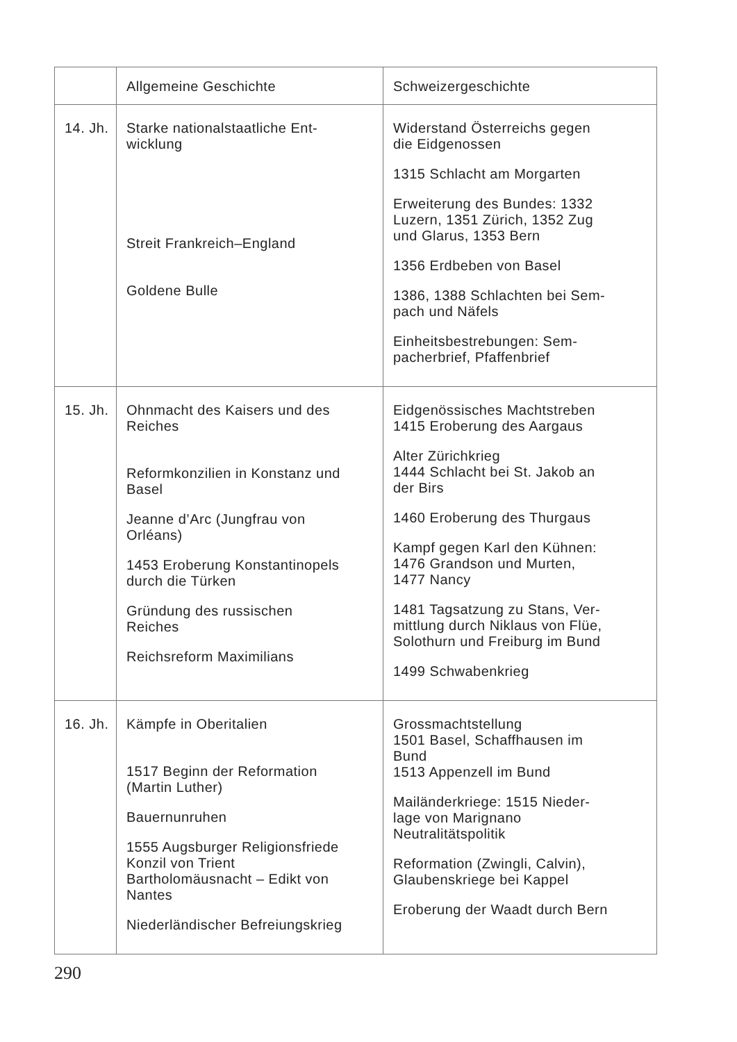| | Allgemeine Geschichte | Schweizergeschichte |
| --- | --- | --- |
| 14. Jh. | Starke nationalstaatliche Ent- wicklung Streit Frankreich–England Goldene Bulle | Widerstand Österreichs gegen die Eidgenossen 1315 Schlacht am Morgarten Erweiterung des Bundes: 1332 Luzern, 1351 Zürich, 1352 Zug und Glarus, 1353 Bern 1356 Erdbeben von Basel 1386, 1388 Schlachten bei Sem- pach und Näfels Einheitsbestrebungen: Sem- pacherbrief, Pfaffenbrief |
| 15. Jh. | Ohnmacht des Kaisers und des Reiches Reformkonzilien in Konstanz und Basel Jeanne d’Arc (Jungfrau von Orléans) 1453 Eroberung Konstantinopels durch die Türken Gründung des russischen Reiches Reichsreform Maximilians | Eidgenössisches Machtstreben 1415 Eroberung des Aargaus Alter Zürichkrieg 1444 Schlacht bei St. Jakob an der Birs 1460 Eroberung des Thurgaus Kampf gegen Karl den Kühnen: 1476 Grandson und Murten, 1477 Nancy 1481 Tagsatzung zu Stans, Ver- mittlung durch Niklaus von Flüe, Solothurn und Freiburg im Bund 1499 Schwabenkrieg |
| 16. Jh. | Kämpfe in Oberitalien 1517 Beginn der Reformation (Martin Luther) Bauernunruhen 1555 Augsburger Religionsfriede Konzil von Trient Bartholomäusnacht – Edikt von Nantes Niederländischer Befreiungskrieg | Grossmachtstellung 1501 Basel, Schaffhausen im Bund 1513 Appenzell im Bund Mailänderkriege: 1515 Nieder- lage von Marignano Neutralitätspolitik Reformation (Zwingli, Calvin), Glaubenskriege bei Kappel Eroberung der Waadt durch Bern |
290